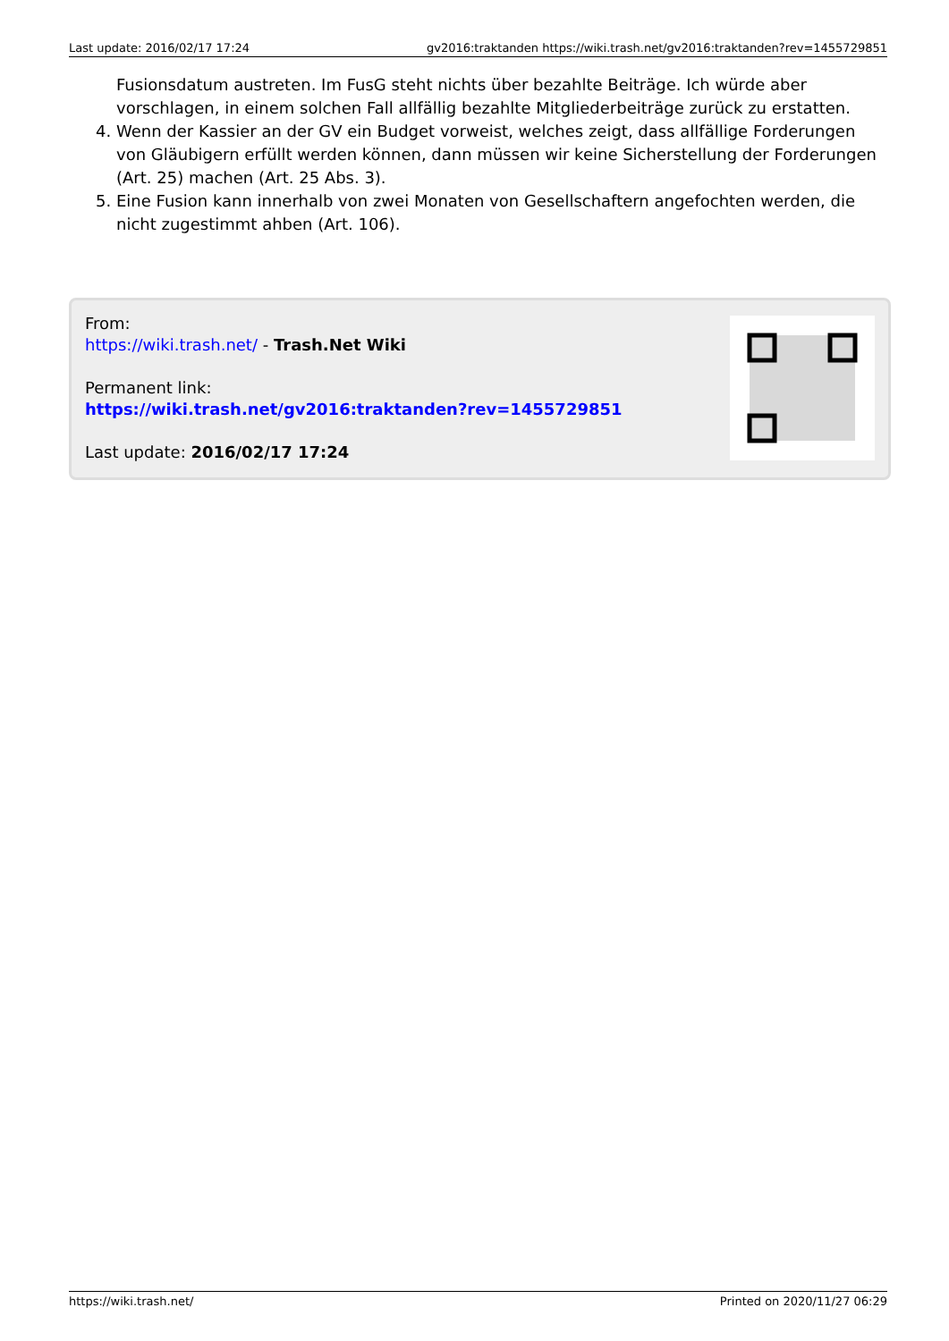Last update: 2016/02/17 17:24 gv2016:traktanden https://wiki.trash.net/gv2016:traktanden?rev=1455729851
Fusionsdatum austreten. Im FusG steht nichts über bezahlte Beiträge. Ich würde aber vorschlagen, in einem solchen Fall allfällig bezahlte Mitgliederbeiträge zurück zu erstatten.
4. Wenn der Kassier an der GV ein Budget vorweist, welches zeigt, dass allfällige Forderungen von Gläubigern erfüllt werden können, dann müssen wir keine Sicherstellung der Forderungen (Art. 25) machen (Art. 25 Abs. 3).
5. Eine Fusion kann innerhalb von zwei Monaten von Gesellschaftern angefochten werden, die nicht zugestimmt ahben (Art. 106).
From:
https://wiki.trash.net/ - Trash.Net Wiki
Permanent link:
https://wiki.trash.net/gv2016:traktanden?rev=1455729851
Last update: 2016/02/17 17:24
https://wiki.trash.net/ Printed on 2020/11/27 06:29